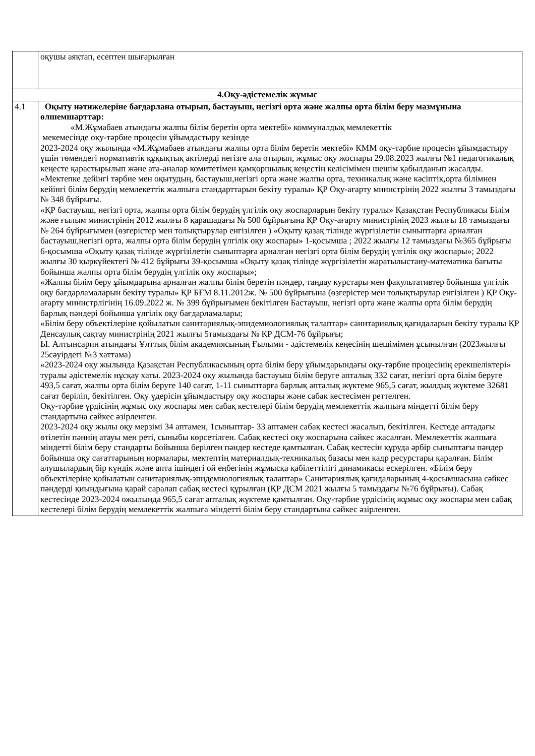| | оқушы аяқтап, есептен шығарылған |
| 4.Оқу-әдістемелік жұмыс | |
| 4.1 | Оқыту нәтижелеріне бағдарлана отырып, бастауыш, негізгі орта және жалпы орта білім беру мазмұнына өлшемшарттар: «М.Жұмабаев атындағы жалпы білім беретін орта мектебі» коммуналдық мемлекеттік мекемесінде оқу-тәрбие процесін ұйымдастыру кезінде 2023-2024 оқу жылында «М.Жұмабаев атындағы жалпы орта білім беретін мектебі» КММ оқу-тәрбие процесін ұйымдастыру үшін төмендегі нормативтік құқықтық актілерді негізге ала отырып, жұмыс оқу жоспары 29.08.2023 жылғы №1 педагогикалық кеңесте қарастырылып және ата-аналар комитетімен қамқоршылық кеңестің келісімімен шешім қабылданып жасалды. «Мектепке дейінгі тәрбие мен оқытудың, бастауыш,негізгі орта және жалпы орта, техникалық және кәсіптік,орта білімнен кейінгі білім берудің мемлекеттік жалпыға стандарттарын бекіту туралы» ҚР Оқу-ағарту министрінің 2022 жылғы 3 тамыздағы № 348 бұйрығы. «ҚР бастауыш, негізгі орта, жалпы орта білім берудің үлгілік оқу жоспарларын бекіту туралы» Қазақстан Республикасы Білім және ғылым министрінің 2012 жылғы 8 қарашадағы № 500 бұйрығына ҚР Оқу-ағарту министрінің 2023 жылғы 18 тамыздағы № 264 бұйрығымен (өзгерістер мен толықтырулар енгізілген ) «Оқыту қазақ тілінде жүргізілетін сыныптарға арналған бастауыш,негізгі орта, жалпы орта білім берудің үлгілік оқу жоспары» 1-қосымша ; 2022 жылғы 12 тамыздағы №365 бұйрығы 6-қосымша «Оқыту қазақ тілінде жүргізілетін сыныптарға арналған негізгі орта білім берудің үлгілік оқу жоспары»; 2022 жылғы 30 қыркүйектегі № 412 бұйрығы 39-қосымша «Оқыту қазақ тілінде жүргізілетін жаратылыстану-математика бағыты бойынша жалпы орта білім берудің үлгілік оқу жоспары»; «Жалпы білім беру ұйымдарына арналған жалпы білім беретін пәндер, таңдау курстары мен факультативтер бойынша үлгілік оқу бағдарламаларын бекіту туралы» ҚР БҒМ 8.11.2012ж. № 500 бұйрығына (өзгерістер мен толықтырулар енгізілген ) ҚР Оқу-ағарту министрлігінің 16.09.2022 ж. № 399 бұйрығымен бекітілген Бастауыш, негізгі орта және жалпы орта білім берудің барлық пәндері бойынша үлгілік оқу бағдарламалары; «Білім беру объектілеріне қойылатын санитариялық-эпидемиологиялық талаптар» санитариялық қағидаларын бекіту туралы ҚР Денсаулық сақтау министрінің 2021 жылғы 5тамыздағы № ҚР ДСМ-76 бұйрығы; Ы. Алтынсарин атындағы Ұлттық білім академиясының Ғылыми - әдістемелік кеңесінің шешімімен ұсынылған (2023жылғы 25сәуірдегі №3 хаттама) «2023-2024 оқу жылында Қазақстан Республикасының орта білім беру ұйымдарындағы оқу-тәрбие процесінің ерекшеліктері» туралы әдістемелік нұсқау хаты. 2023-2024 оқу жылында бастауыш білім беруге апталық 332 сағат, негізгі орта білім беруге 493,5 сағат, жалпы орта білім беруге 140 сағат, 1-11 сыныптарға барлық апталық жүктеме 965,5 сағат, жылдық жүктеме 32681 сағат беріліп, бекітілген. Оқу үдерісін ұйымдастыру оқу жоспары және сабак кестесімен реттелген. Оқу-тәрбие үрдісінің жұмыс оқу жоспары мен сабақ кестелері білім берудің мемлекеттік жалпыға міндетті білім беру стандартына сәйкес әзірленген. 2023-2024 оқу жылы оқу мерзімі 34 аптамен, 1сыныптар- 33 аптамен сабақ кестесі жасалып, бекітілген. Кестеде аптадағы өтілетін пәннің атауы мен реті, сыныбы көрсетілген. Сабақ кестесі оқу жоспарына сәйкес жасалған. Мемлекеттік жалпыға міндетті білім беру стандарты бойынша берілген пәндер кестеде қамтылған. Сабақ кестесін құруда әрбір сыныптағы пәндер бойынша оқу сағаттарының нормалары, мектептің материалдық-техникалық базасы мен кадр ресурстары қаралған. Білім алушылардың бір күндік және апта ішіндегі ой еңбегінің жұмысқа қабілеттілігі динамикасы ескерілген. «Білім беру объектілеріне қойылатын санитариялық-эпидемиологиялық талаптар» Санитариялық қағидаларының 4-қосымшасына сәйкес пәндерді қиындығына қарай саралап сабақ кестесі құрылған (ҚР ДСМ 2021 жылғы 5 тамыздағы №76 бұйрығы). Сабақ кестесінде 2023-2024 ожылында 965,5 сағат апталық жүктеме қамтылған. Оқу-тәрбие үрдісінің жұмыс оқу жоспары мен сабақ кестелері білім берудің мемлекеттік жалпыға міндетті білім беру стандартына сәйкес әзірленген. |